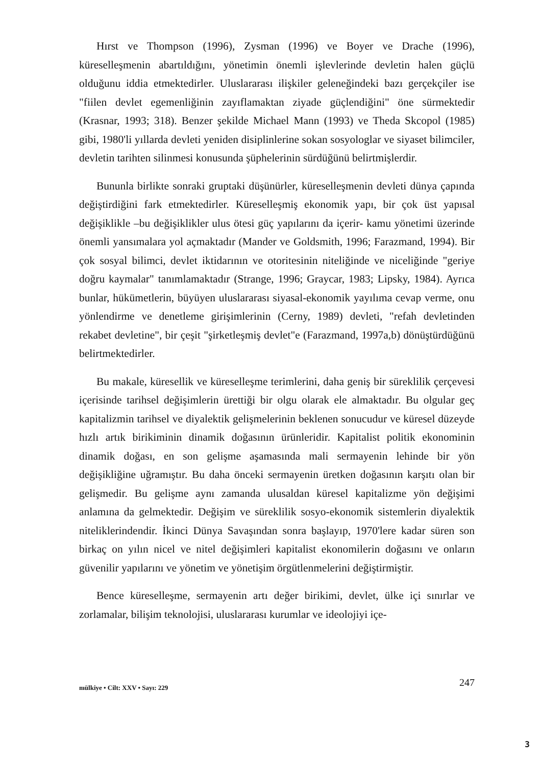Hırst ve Thompson (1996), Zysman (1996) ve Boyer ve Drache (1996), küreselleşmenin abartıldığını, yönetimin önemli işlevlerinde devletin halen güçlü olduğunu iddia etmektedirler. Uluslararası ilişkiler geleneğindeki bazı gerçekçiler ise "fiilen devlet egemenliğinin zayıflamaktan ziyade güçlendiğini" öne sürmektedir (Krasnar, 1993; 318). Benzer şekilde Michael Mann (1993) ve Theda Skcopol (1985) gibi, 1980'li yıllarda devleti yeniden disiplinlerine sokan sosyologlar ve siyaset bilimciler, devletin tarihten silinmesi konusunda şüphelerinin sürdüğünü belirtmişlerdir.
Bununla birlikte sonraki gruptaki düşünürler, küreselleşmenin devleti dünya çapında değiştirdiğini fark etmektedirler. Küreselleşmiş ekonomik yapı, bir çok üst yapısal değişiklikle –bu değişiklikler ulus ötesi güç yapılarını da içerir- kamu yönetimi üzerinde önemli yansımalara yol açmaktadır (Mander ve Goldsmith, 1996; Farazmand, 1994). Bir çok sosyal bilimci, devlet iktidarının ve otoritesinin niteliğinde ve niceliğinde "geriye doğru kaymalar" tanımlamaktadır (Strange, 1996; Graycar, 1983; Lipsky, 1984). Ayrıca bunlar, hükümetlerin, büyüyen uluslararası siyasal-ekonomik yayılıma cevap verme, onu yönlendirme ve denetleme girişimlerinin (Cerny, 1989) devleti, "refah devletinden rekabet devletine", bir çeşit "şirketleşmiş devlet"e (Farazmand, 1997a,b) dönüştürdüğünü belirtmektedirler.
Bu makale, küresellik ve küreselleşme terimlerini, daha geniş bir süreklilik çerçevesi içerisinde tarihsel değişimlerin ürettiği bir olgu olarak ele almaktadır. Bu olgular geç kapitalizmin tarihsel ve diyalektik gelişmelerinin beklenen sonucudur ve küresel düzeyde hızlı artık birikiminin dinamik doğasının ürünleridir. Kapitalist politik ekonominin dinamik doğası, en son gelişme aşamasında mali sermayenin lehinde bir yön değişikliğine uğramıştır. Bu daha önceki sermayenin üretken doğasının karşıtı olan bir gelişmedir. Bu gelişme aynı zamanda ulusaldan küresel kapitalizme yön değişimi anlamına da gelmektedir. Değişim ve süreklilik sosyo-ekonomik sistemlerin diyalektik niteliklerindendir. İkinci Dünya Savaşından sonra başlayıp, 1970'lere kadar süren son birkaç on yılın nicel ve nitel değişimleri kapitalist ekonomilerin doğasını ve onların güvenilir yapılarını ve yönetim ve yönetişim örgütlenmelerini değiştirmiştir.
Bence küreselleşme, sermayenin artı değer birikimi, devlet, ülke içi sınırlar ve zorlamalar, bilişim teknolojisi, uluslararası kurumlar ve ideolojiyi içe-
mülkiye • Cilt: XXV • Sayı: 229 247
3